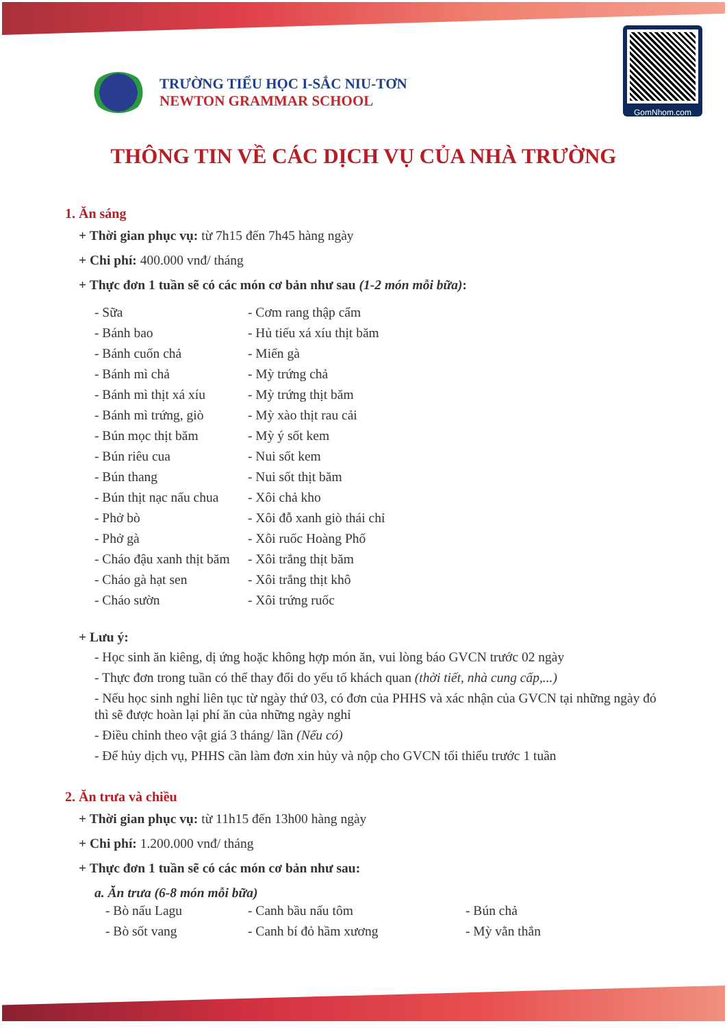TRƯỜNG TIỂU HỌC I-SẮC NIU-TƠN
NEWTON GRAMMAR SCHOOL
GomNhom.com
THÔNG TIN VỀ CÁC DỊCH VỤ CỦA NHÀ TRƯỜNG
1. Ăn sáng
+ Thời gian phục vụ: từ 7h15 đến 7h45 hàng ngày
+ Chi phí: 400.000 vnđ/ tháng
+ Thực đơn 1 tuần sẽ có các món cơ bản như sau (1-2 món mỗi bữa):
- Sữa
- Cơm rang thập cẩm
- Bánh bao
- Hủ tiếu xá xíu thịt băm
- Bánh cuốn chả
- Miến gà
- Bánh mì chả
- Mỳ trứng chả
- Bánh mì thịt xá xíu
- Mỳ trứng thịt băm
- Bánh mì trứng, giò
- Mỳ xào thịt rau cải
- Bún mọc thịt băm
- Mỳ ý sốt kem
- Bún riêu cua
- Nui sốt kem
- Bún thang
- Nui sốt thịt băm
- Bún thịt nạc nấu chua
- Xôi chả kho
- Phở bò
- Xôi đỗ xanh giò thái chỉ
- Phở gà
- Xôi ruốc Hoàng Phố
- Cháo đậu xanh thịt băm
- Xôi trắng thịt băm
- Cháo gà hạt sen
- Xôi trắng thịt khô
- Cháo sườn
- Xôi trứng ruốc
+ Lưu ý:
- Học sinh ăn kiêng, dị ứng hoặc không hợp món ăn, vui lòng báo GVCN trước 02 ngày
- Thực đơn trong tuần có thể thay đổi do yếu tố khách quan (thời tiết, nhà cung cấp,...)
- Nếu học sinh nghỉ liên tục từ ngày thứ 03, có đơn của PHHS và xác nhận của GVCN tại những ngày đó thì sẽ được hoàn lại phí ăn của những ngày nghỉ
- Điều chỉnh theo vật giá 3 tháng/ lần (Nếu có)
- Để hủy dịch vụ, PHHS cần làm đơn xin hủy và nộp cho GVCN tối thiểu trước 1 tuần
2. Ăn trưa và chiều
+ Thời gian phục vụ: từ 11h15 đến 13h00 hàng ngày
+ Chi phí: 1.200.000 vnđ/ tháng
+ Thực đơn 1 tuần sẽ có các món cơ bản như sau:
a. Ăn trưa (6-8 món mỗi bữa)
- Bò nấu Lagu
- Canh bầu nấu tôm
- Bún chả
- Bò sốt vang
- Canh bí đỏ hầm xương
- Mỳ vằn thắn